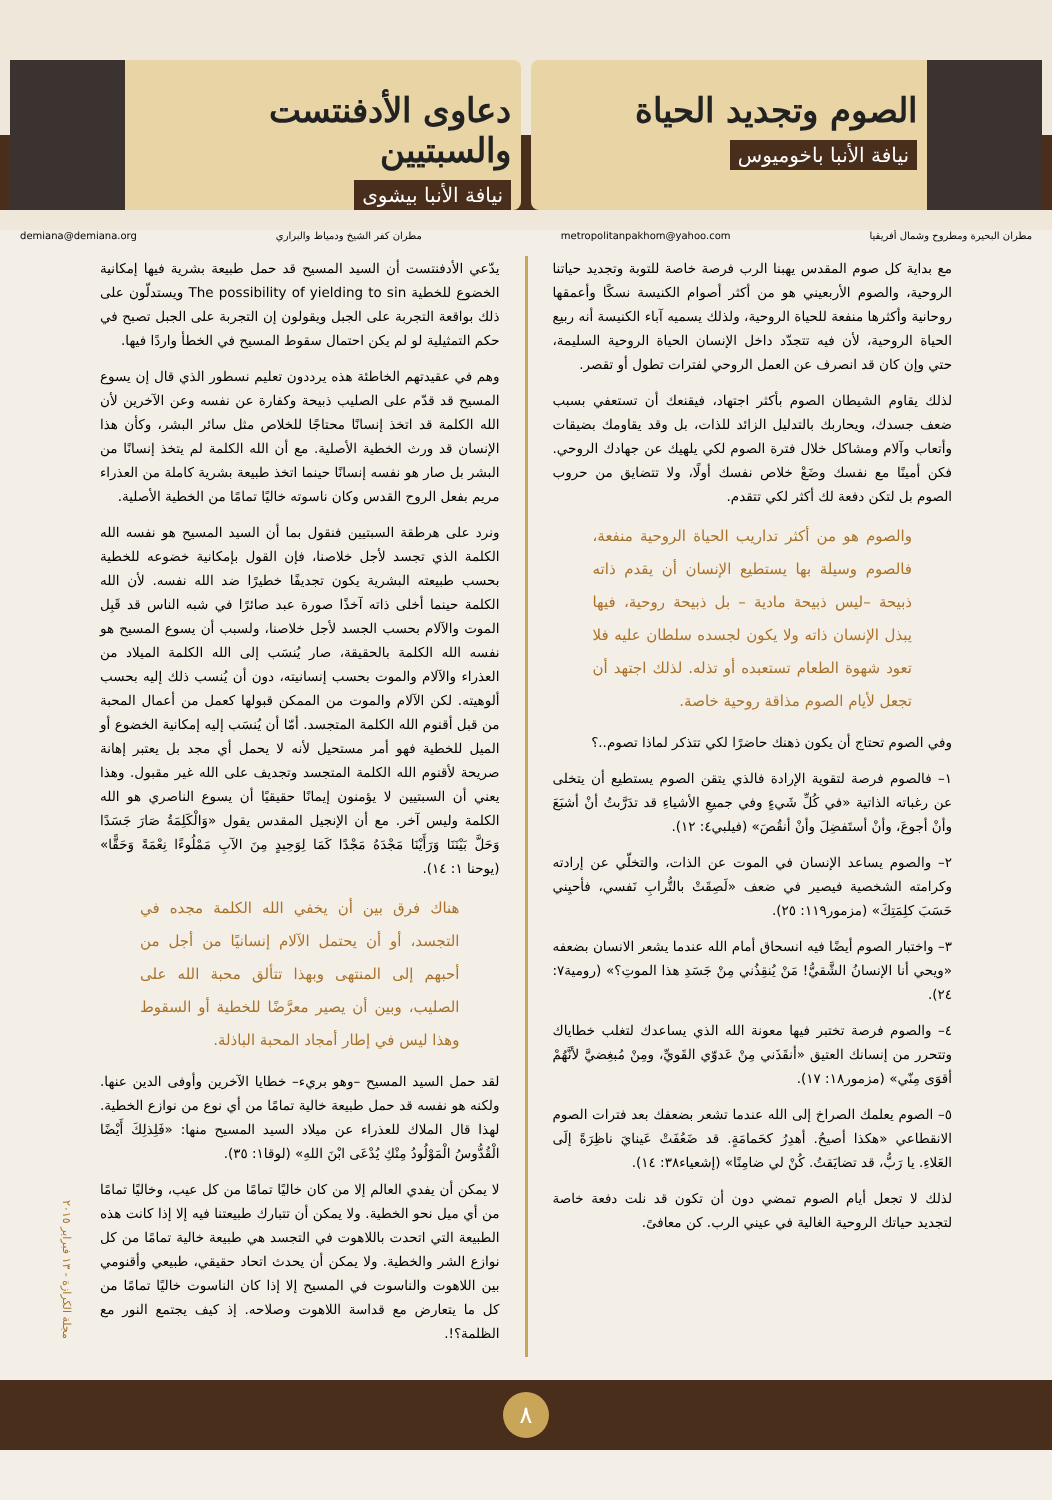الصوم وتجديد الحياة
نيافة الأنبا باخوميوس
دعاوى الأدفنتست والسبتيين
نيافة الأنبا بيشوى
مطران البحيرة ومطروح وشمال أفريقيا metropolitanpakhom@yahoo.com مطران كفر الشيخ ودمياط والبراري demiana@demiana.org
مع بداية كل صوم المقدس يهبنا الرب فرصة خاصة للتوبة وتجديد حياتنا الروحية، والصوم الأربعيني هو من أكثر أصوام الكنيسة نسكًا وأعمقها روحانية وأكثرها منفعة للحياة الروحية، ولذلك يسميه آباء الكنيسة أنه ربيع الحياة الروحية، لأن فيه تتجدّد داخل الإنسان الحياة الروحية السليمة، حتي وإن كان قد انصرف عن العمل الروحي لفترات تطول أو تقصر.
لذلك يقاوم الشيطان الصوم بأكثر اجتهاد، فيقنعك أن تستعفي بسبب ضعف جسدك، ويحاربك بالتدليل الزائد للذات، بل وقد يقاومك بضيقات وأتعاب وآلام ومشاكل خلال فترة الصوم لكي يلهيك عن جهادك الروحي. فكن أمينًا مع نفسك وضَعْ خلاص نفسك أولًا، ولا تتضايق من حروب الصوم بل لتكن دفعة لك أكثر لكي تتقدم.
والصوم هو من أكثر تداريب الحياة الروحية منفعة، فالصوم وسيلة بها يستطيع الإنسان أن يقدم ذاته ذبيحة –ليس ذبيحة مادية – بل ذبيحة روحية، فيها يبذل الإنسان ذاته ولا يكون لجسده سلطان عليه فلا تعود شهوة الطعام تستعبده أو تذله. لذلك اجتهد أن تجعل لأيام الصوم مذاقة روحية خاصة.
وفي الصوم تحتاج أن يكون ذهنك حاضرًا لكي تتذكر لماذا تصوم..؟
١– فالصوم فرصة لتقوية الإرادة فالذي يتقن الصوم يستطيع أن يتخلى عن رغباته الذاتية «في كُلِّ شَيءٍ وفي جميعِ الأشياءِ قد تدَرَّبتُ أنْ أشبَعَ وأنْ أجوعَ، وأنْ أستَفضِلَ وأنْ أنقُصَ» (فيلبي٤: ١٢).
٢– والصوم يساعد الإنسان في الموت عن الذات، والتخلّي عن إرادته وكرامته الشخصية فيصير في ضعف «لَصِقَتْ بالتُّرابِ نَفسي، فأحيِني حَسَبَ كلِمَتِكَ» (مزمور١١٩: ٢٥).
٣– واختبار الصوم أيضًا فيه انسحاق أمام الله عندما يشعر الانسان بضعفه «ويحي أنا الإنسانُ الشَّقيُّ! مَنْ يُنقِذُني مِنْ جَسَدِ هذا الموتِ؟» (رومية٧: ٢٤).
٤– والصوم فرصة تختبر فيها معونة الله الذي يساعدك لتغلب خطاياك وتتحرر من إنسانك العتيق «أنقَذَني مِنْ عَدوّي القَويِّ، ومِنْ مُبغِضيَّ لأنَّهُمْ أقوَى مِنّي» (مزمور١٨: ١٧).
٥– الصوم يعلمك الصراخ إلى الله عندما تشعر بضعفك بعد فترات الصوم الانقطاعي «هكذا أصيحُ. أهدِرُ كحَمامَةٍ. قد ضَعُفَتْ عَينايَ ناظِرَةً إلَى العَلاءِ. يا رَبُّ، قد تضايَقتُ. كُنْ لي ضامِنًا» (إشعياء٣٨: ١٤).
لذلك لا تجعل أيام الصوم تمضي دون أن تكون قد نلت دفعة خاصة لتجديد حياتك الروحية الغالية في عيني الرب. كن معافىً.
يدّعي الأدفنتست أن السيد المسيح قد حمل طبيعة بشرية فيها إمكانية الخضوع للخطية The possibility of yielding to sin ويستدلّون على ذلك بواقعة التجربة على الجبل ويقولون إن التجربة على الجبل تصبح في حكم التمثيلية لو لم يكن احتمال سقوط المسيح في الخطأ واردًا فيها.
وهم في عقيدتهم الخاطئة هذه يرددون تعليم نسطور الذي قال إن يسوع المسيح قد قدّم على الصليب ذبيحة وكفارة عن نفسه وعن الآخرين لأن الله الكلمة قد اتخذ إنسانًا محتاجًا للخلاص مثل سائر البشر، وكأن هذا الإنسان قد ورث الخطية الأصلية. مع أن الله الكلمة لم يتخذ إنسانًا من البشر بل صار هو نفسه إنسانًا حينما اتخذ طبيعة بشرية كاملة من العذراء مريم بفعل الروح القدس وكان ناسوته خاليًا تمامًا من الخطية الأصلية.
ونرد على هرطقة السبتيين فنقول بما أن السيد المسيح هو نفسه الله الكلمة الذي تجسد لأجل خلاصنا، فإن القول بإمكانية خضوعه للخطية بحسب طبيعته البشرية يكون تجديفًا خطيرًا ضد الله نفسه. لأن الله الكلمة حينما أخلى ذاته آخذًا صورة عبد صائرًا في شبه الناس قد قَبِل الموت والآلام بحسب الجسد لأجل خلاصنا، ولسبب أن يسوع المسيح هو نفسه الله الكلمة بالحقيقة، صار يُنسَب إلى الله الكلمة الميلاد من العذراء والآلام والموت بحسب إنسانيته، دون أن يُنسب ذلك إليه بحسب ألوهيته. لكن الآلام والموت من الممكن قبولها كعمل من أعمال المحبة من قبل أقنوم الله الكلمة المتجسد. أمّا أن يُنسَب إليه إمكانية الخضوع أو الميل للخطية فهو أمر مستحيل لأنه لا يحمل أي مجد بل يعتبر إهانة صريحة لأقنوم الله الكلمة المتجسد وتجديف على الله غير مقبول. وهذا يعني أن السبتيين لا يؤمنون إيمانًا حقيقيًا أن يسوع الناصري هو الله الكلمة وليس آخر. مع أن الإنجيل المقدس يقول «وَالْكَلِمَةُ صَارَ جَسَدًا وَحَلَّ بَيْنَنَا وَرَأَيْنَا مَجْدَهُ مَجْدًا كَمَا لِوَحِيدٍ مِنَ الآبِ مَمْلُوءًا نِعْمَةً وَحَقًّا» (يوحنا ١: ١٤).
هناك فرق بين أن يخفي الله الكلمة مجده في التجسد، أو أن يحتمل الآلام إنسانيًا من أجل من أحبهم إلى المنتهى وبهذا تتألق محبة الله على الصليب، وبين أن يصير معرَّضًا للخطية أو السقوط وهذا ليس في إطار أمجاد المحبة الباذلة.
لقد حمل السيد المسيح –وهو بريء– خطايا الآخرين وأوفى الدين عنها. ولكنه هو نفسه قد حمل طبيعة خالية تمامًا من أي نوع من نوازع الخطية. لهذا قال الملاك للعذراء عن ميلاد السيد المسيح منها: «فَلِذلِكَ أَيْضًا الْقُدُّوسُ الْمَوْلُودُ مِنْكِ يُدْعَى ابْنَ اللهِ» (لوقا١: ٣٥).
لا يمكن أن يفدي العالم إلا من كان خاليًا تمامًا من كل عيب، وخاليًا تمامًا من أي ميل نحو الخطية. ولا يمكن أن تتبارك طبيعتنا فيه إلا إذا كانت هذه الطبيعة التي اتحدت باللاهوت في التجسد هي طبيعة خالية تمامًا من كل نوازع الشر والخطية. ولا يمكن أن يحدث اتحاد حقيقي، طبيعي وأقنومي بين اللاهوت والناسوت في المسيح إلا إذا كان الناسوت خاليًا تمامًا من كل ما يتعارض مع قداسة اللاهوت وصلاحه. إذ كيف يجتمع النور مع الظلمة؟!.
مجلة الكرازة - ١٣ فبراير ٢٠١٥
٨